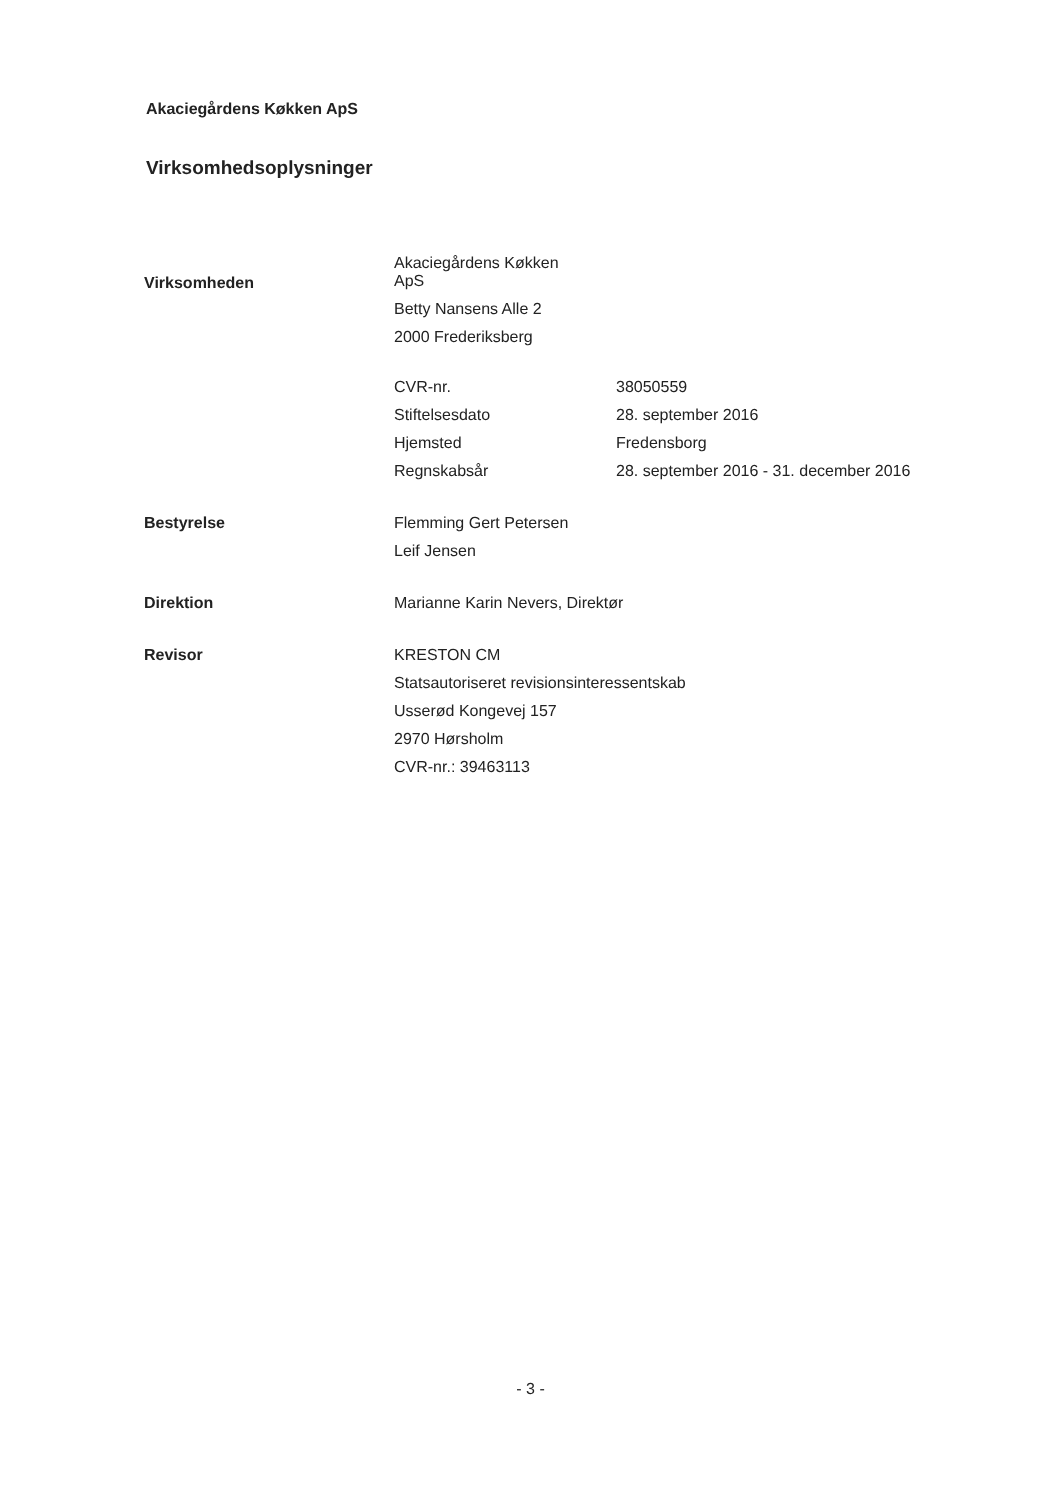Akaciegårdens Køkken ApS
Virksomhedsoplysninger
Virksomheden
Akaciegårdens Køkken
ApS
Betty Nansens Alle 2
2000 Frederiksberg
CVR-nr. 38050559
Stiftelsesdato 28. september 2016
Hjemsted Fredensborg
Regnskabsår 28. september 2016 - 31. december 2016
Bestyrelse
Flemming Gert Petersen
Leif Jensen
Direktion
Marianne Karin Nevers, Direktør
Revisor
KRESTON CM
Statsautoriseret revisionsinteressentskab
Usserød Kongevej 157
2970 Hørsholm
CVR-nr.: 39463113
- 3 -